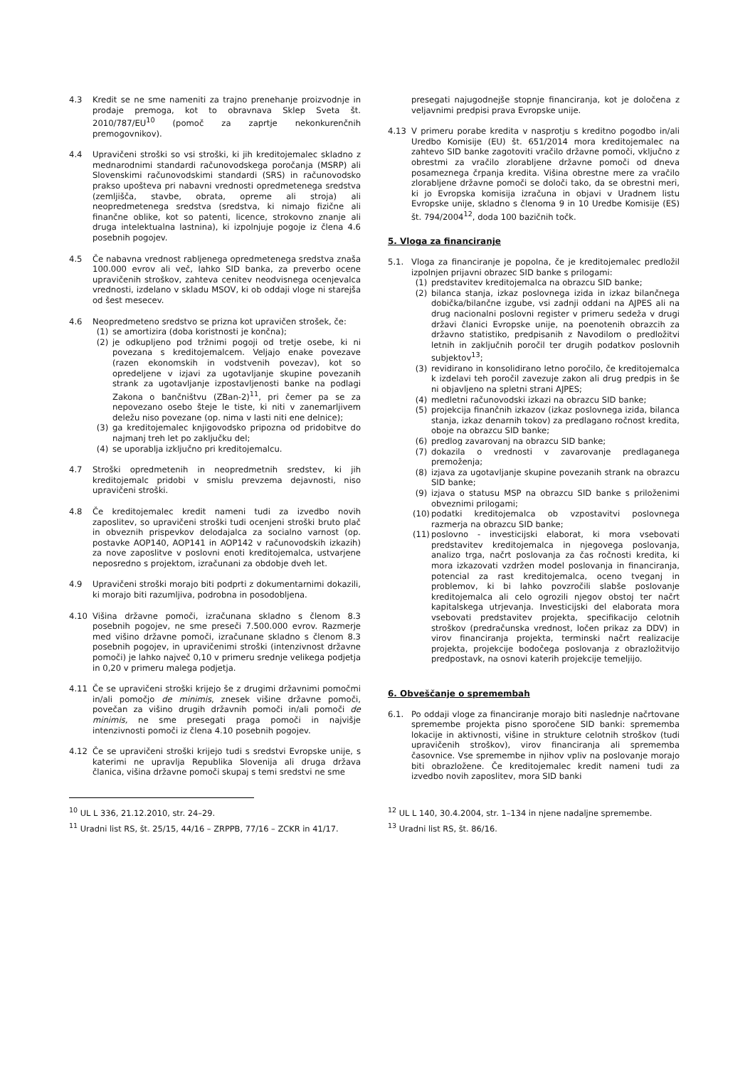4.3 Kredit se ne sme nameniti za trajno prenehanje proizvodnje in prodaje premoga, kot to obravnava Sklep Sveta št. 2010/787/EU<sup>10</sup> (pomoč za zaprtje nekonkurenčnih premogovnikov).
4.4 Upravičeni stroški so vsi stroški, ki jih kreditojemalec skladno z mednarodnimi standardi računovodskega poročanja (MSRP) ali Slovenskimi računovodskimi standardi (SRS) in računovodsko prakso upošteva pri nabavni vrednosti opredmetenega sredstva (zemljišča, stavbe, obrata, opreme ali stroja) ali neopredmetenega sredstva (sredstva, ki nimajo fizične ali finančne oblike, kot so patenti, licence, strokovno znanje ali druga intelektualna lastnina), ki izpolnjuje pogoje iz člena 4.6 posebnih pogojev.
4.5 Če nabavna vrednost rabljenega opredmetenega sredstva znaša 100.000 evrov ali več, lahko SID banka, za preverbo ocene upravičenih stroškov, zahteva cenitev neodvisnega ocenjevalca vrednosti, izdelano v skladu MSOV, ki ob oddaji vloge ni starejša od šest mesecev.
4.6 Neopredmeteno sredstvo se prizna kot upravičen strošek, če:
(1) se amortizira (doba koristnosti je končna);
(2) je odkupljeno pod tržnimi pogoji od tretje osebe, ki ni povezana s kreditojemalcem. Veljajo enake povezave (razen ekonomskih in vodstvenih povezav), kot so opredeljene v izjavi za ugotavljanje skupine povezanih strank za ugotavljanje izpostavljenosti banke na podlagi Zakona o bančništvu (ZBan-2)<sup>11</sup>, pri čemer pa se za nepovezano osebo šteje le tiste, ki niti v zanemarljivem deležu niso povezane (op. nima v lasti niti ene delnice);
(3) ga kreditojemalec knjigovodsko pripozna od pridobitve do najmanj treh let po zaključku del;
(4) se uporablja izključno pri kreditojemalcu.
4.7 Stroški opredmetenih in neopredmetnih sredstev, ki jih kreditojemalc pridobi v smislu prevzema dejavnosti, niso upravičeni stroški.
4.8 Če kreditojemalec kredit nameni tudi za izvedbo novih zaposlitev, so upravičeni stroški tudi ocenjeni stroški bruto plač in obveznih prispevkov delodajalca za socialno varnost (op. postavke AOP140, AOP141 in AOP142 v računovodskih izkazih) za nove zaposlitve v poslovni enoti kreditojemalca, ustvarjene neposredno s projektom, izračunani za obdobje dveh let.
4.9 Upravičeni stroški morajo biti podprti z dokumentarnimi dokazili, ki morajo biti razumljiva, podrobna in posodobljena.
4.10 Višina državne pomoči, izračunana skladno s členom 8.3 posebnih pogojev, ne sme preseči 7.500.000 evrov. Razmerje med višino državne pomoči, izračunane skladno s členom 8.3 posebnih pogojev, in upravičenimi stroški (intenzivnost državne pomoči) je lahko največ 0,10 v primeru srednje velikega podjetja in 0,20 v primeru malega podjetja.
4.11 Če se upravičeni stroški krijejo še z drugimi državnimi pomočmi in/ali pomočjo de minimis, znesek višine državne pomoči, povečan za višino drugih državnih pomoči in/ali pomoči de minimis, ne sme presegati praga pomoči in najvišje intenzivnosti pomoči iz člena 4.10 posebnih pogojev.
4.12 Če se upravičeni stroški krijejo tudi s sredstvi Evropske unije, s katerimi ne upravlja Republika Slovenija ali druga država članica, višina državne pomoči skupaj s temi sredstvi ne sme
<sup>10</sup> UL L 336, 21.12.2010, str. 24–29.
<sup>11</sup> Uradni list RS, št. 25/15, 44/16 – ZRPPB, 77/16 – ZCKR in 41/17.
presegati najugodnejše stopnje financiranja, kot je določena z veljavnimi predpisi prava Evropske unije.
4.13 V primeru porabe kredita v nasprotju s kreditno pogodbo in/ali Uredbo Komisije (EU) št. 651/2014 mora kreditojemalec na zahtevo SID banke zagotoviti vračilo državne pomoči, vključno z obrestmi za vračilo zlorabljene državne pomoči od dneva posameznega črpanja kredita. Višina obrestne mere za vračilo zlorabljene državne pomoči se določi tako, da se obrestni meri, ki jo Evropska komisija izračuna in objavi v Uradnem listu Evropske unije, skladno s členoma 9 in 10 Uredbe Komisije (ES) št. 794/2004<sup>12</sup>, doda 100 bazičnih točk.
5. Vloga za financiranje
5.1. Vloga za financiranje je popolna, če je kreditojemalec predložil izpolnjen prijavni obrazec SID banke s prilogami:
(1) predstavitev kreditojemalca na obrazcu SID banke;
(2) bilanca stanja, izkaz poslovnega izida in izkaz bilančnega dobička/bilančne izgube, vsi zadnji oddani na AJPES ali na drug nacionalni poslovni register v primeru sedeža v drugi državi članici Evropske unije, na poenotenih obrazcih za državno statistiko, predpisanih z Navodilom o predložitvi letnih in zaključnih poročil ter drugih podatkov poslovnih subjektov<sup>13</sup>;
(3) revidirano in konsolidirano letno poročilo, če kreditojemalca k izdelavi teh poročil zavezuje zakon ali drug predpis in še ni objavljeno na spletni strani AJPES;
(4) medletni računovodski izkazi na obrazcu SID banke;
(5) projekcija finančnih izkazov (izkaz poslovnega izida, bilanca stanja, izkaz denarnih tokov) za predlagano ročnost kredita, oboje na obrazcu SID banke;
(6) predlog zavarovanj na obrazcu SID banke;
(7) dokazila o vrednosti v zavarovanje predlaganega premoženja;
(8) izjava za ugotavljanje skupine povezanih strank na obrazcu SID banke;
(9) izjava o statusu MSP na obrazcu SID banke s priloženimi obveznimi prilogami;
(10) podatki kreditojemalca ob vzpostavitvi poslovnega razmerja na obrazcu SID banke;
(11) poslovno - investicijski elaborat, ki mora vsebovati predstavitev kreditojemalca in njegovega poslovanja, analizo trga, načrt poslovanja za čas ročnosti kredita, ki mora izkazovati vzdržen model poslovanja in financiranja, potencial za rast kreditojemalca, oceno tveganj in problemov, ki bi lahko povzročili slabše poslovanje kreditojemalca ali celo ogrozili njegov obstoj ter načrt kapitalskega utrjevanja. Investicijski del elaborata mora vsebovati predstavitev projekta, specifikacijo celotnih stroškov (predračunska vrednost, ločen prikaz za DDV) in virov financiranja projekta, terminski načrt realizacije projekta, projekcije bodočega poslovanja z obrazložitvijo predpostavk, na osnovi katerih projekcije temeljijo.
6. Obveščanje o spremembah
6.1. Po oddaji vloge za financiranje morajo biti naslednje načrtovane spremembe projekta pisno sporočene SID banki: sprememba lokacije in aktivnosti, višine in strukture celotnih stroškov (tudi upravičenih stroškov), virov financiranja ali sprememba časovnice. Vse spremembe in njihov vpliv na poslovanje morajo biti obrazložene. Če kreditojemalec kredit nameni tudi za izvedbo novih zaposlitev, mora SID banki
<sup>12</sup> UL L 140, 30.4.2004, str. 1–134 in njene nadaljne spremembe.
<sup>13</sup> Uradni list RS, št. 86/16.